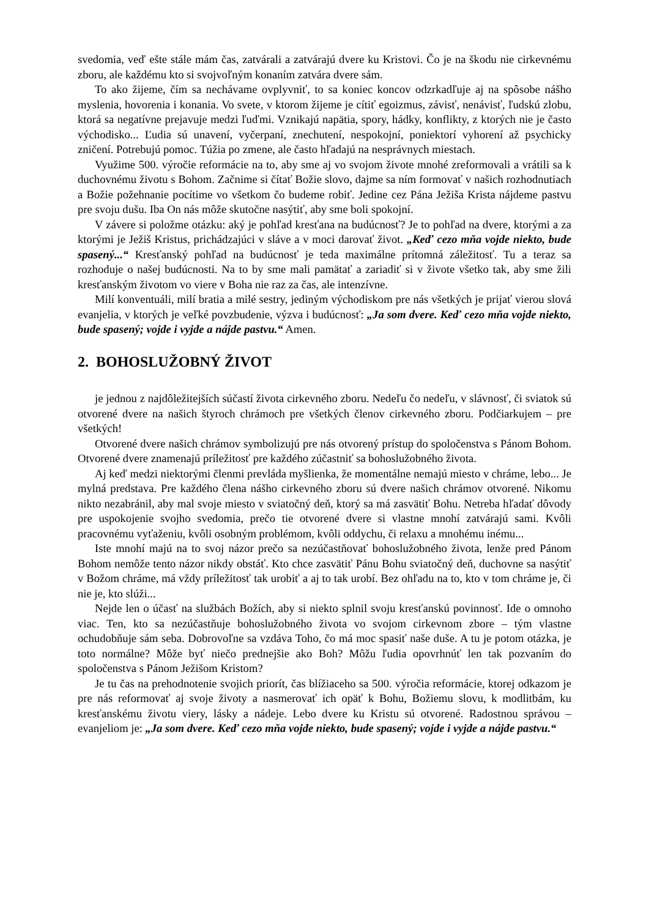svedomia, veď ešte stále mám čas, zatvárali a zatvárajú dvere ku Kristovi. Čo je na škodu nie cirkevnému zboru, ale každému kto si svojvoľným konaním zatvára dvere sám.
To ako žijeme, čím sa nechávame ovplyvniť, to sa koniec koncov odzrkadľuje aj na spôsobe nášho myslenia, hovorenia i konania. Vo svete, v ktorom žijeme je cítiť egoizmus, závisť, nenávisť, ľudskú zlobu, ktorá sa negatívne prejavuje medzi ľuďmi. Vznikajú napätia, spory, hádky, konflikty, z ktorých nie je často východisko... Ľudia sú unavení, vyčerpaní, znechutení, nespokojní, poniektorí vyhorení až psychicky zničení. Potrebujú pomoc. Túžia po zmene, ale často hľadajú na nesprávnych miestach.
Využime 500. výročie reformácie na to, aby sme aj vo svojom živote mnohé zreformovali a vrátili sa k duchovnému životu s Bohom. Začnime si čítať Božie slovo, dajme sa ním formovať v našich rozhodnutiach a Božie požehnanie pocítime vo všetkom čo budeme robiť. Jedine cez Pána Ježiša Krista nájdeme pastvu pre svoju dušu. Iba On nás môže skutočne nasýtiť, aby sme boli spokojní.
V závere si položme otázku: aký je pohľad kresťana na budúcnosť? Je to pohľad na dvere, ktorými a za ktorými je Ježiš Kristus, prichádzajúci v sláve a v moci darovať život. „Keď cezo mňa vojde niekto, bude spasený...“ Kresťanský pohľad na budúcnosť je teda maximálne prítomná záležitosť. Tu a teraz sa rozhoduje o našej budúcnosti. Na to by sme mali pamätať a zariadiť si v živote všetko tak, aby sme žili kresťanským životom vo viere v Boha nie raz za čas, ale intenzívne.
Milí konventuáli, milí bratia a milé sestry, jediným východiskom pre nás všetkých je prijať vierou slová evanjelia, v ktorých je veľké povzbudenie, výzva i budúcnosť: „Ja som dvere. Keď cezo mňa vojde niekto, bude spasený; vojde i vyjde a nájde pastvu.“ Amen.
2. BOHOSLUŽOBNÝ ŽIVOT
je jednou z najdôležitejších súčastí života cirkevného zboru. Nedeľu čo nedeľu, v slávnosť, či sviatok sú otvorené dvere na našich štyroch chrámoch pre všetkých členov cirkevného zboru. Podčiarkujem – pre všetkých!
Otvorené dvere našich chrámov symbolizujú pre nás otvorený prístup do spoločenstva s Pánom Bohom. Otvorené dvere znamenajú príležitosť pre každého zúčastniť sa bohoslužobného života.
Aj keď medzi niektorými členmi prevláda myšlienka, že momentálne nemajú miesto v chráme, lebo... Je mylná predstava. Pre každého člena nášho cirkevného zboru sú dvere našich chrámov otvorené. Nikomu nikto nezabránil, aby mal svoje miesto v sviatočný deň, ktorý sa má zasvätiť Bohu. Netreba hľadať dôvody pre uspokojenie svojho svedomia, prečo tie otvorené dvere si vlastne mnohí zatvárajú sami. Kvôli pracovnému vyťaženiu, kvôli osobným problémom, kvôli oddychu, či relaxu a mnohému inému...
Iste mnohí majú na to svoj názor prečo sa nezúčastňovať bohoslužobného života, lenže pred Pánom Bohom nemôže tento názor nikdy obstáť. Kto chce zasvätiť Pánu Bohu sviatočný deň, duchovne sa nasýtiť v Božom chráme, má vždy príležitosť tak urobiť a aj to tak urobí. Bez ohľadu na to, kto v tom chráme je, či nie je, kto slúži...
Nejde len o účasť na službách Božích, aby si niekto splnil svoju kresťanskú povinnosť. Ide o omnoho viac. Ten, kto sa nezúčastňuje bohoslužobného života vo svojom cirkevnom zbore – tým vlastne ochudobňuje sám seba. Dobrovoľne sa vzdáva Toho, čo má moc spasiť naše duše. A tu je potom otázka, je toto normálne? Môže byť niečo prednejšie ako Boh? Môžu ľudia opovrhnúť len tak pozvaním do spoločenstva s Pánom Ježišom Kristom?
Je tu čas na prehodnotenie svojich priorít, čas blížiaceho sa 500. výročia reformácie, ktorej odkazom je pre nás reformovať aj svoje životy a nasmerovať ich opäť k Bohu, Božiemu slovu, k modlitbám, ku kresťanskému životu viery, lásky a nádeje. Lebo dvere ku Kristu sú otvorené. Radostnou správou – evanjeliom je: „Ja som dvere. Keď cezo mňa vojde niekto, bude spasený; vojde i vyjde a nájde pastvu.“